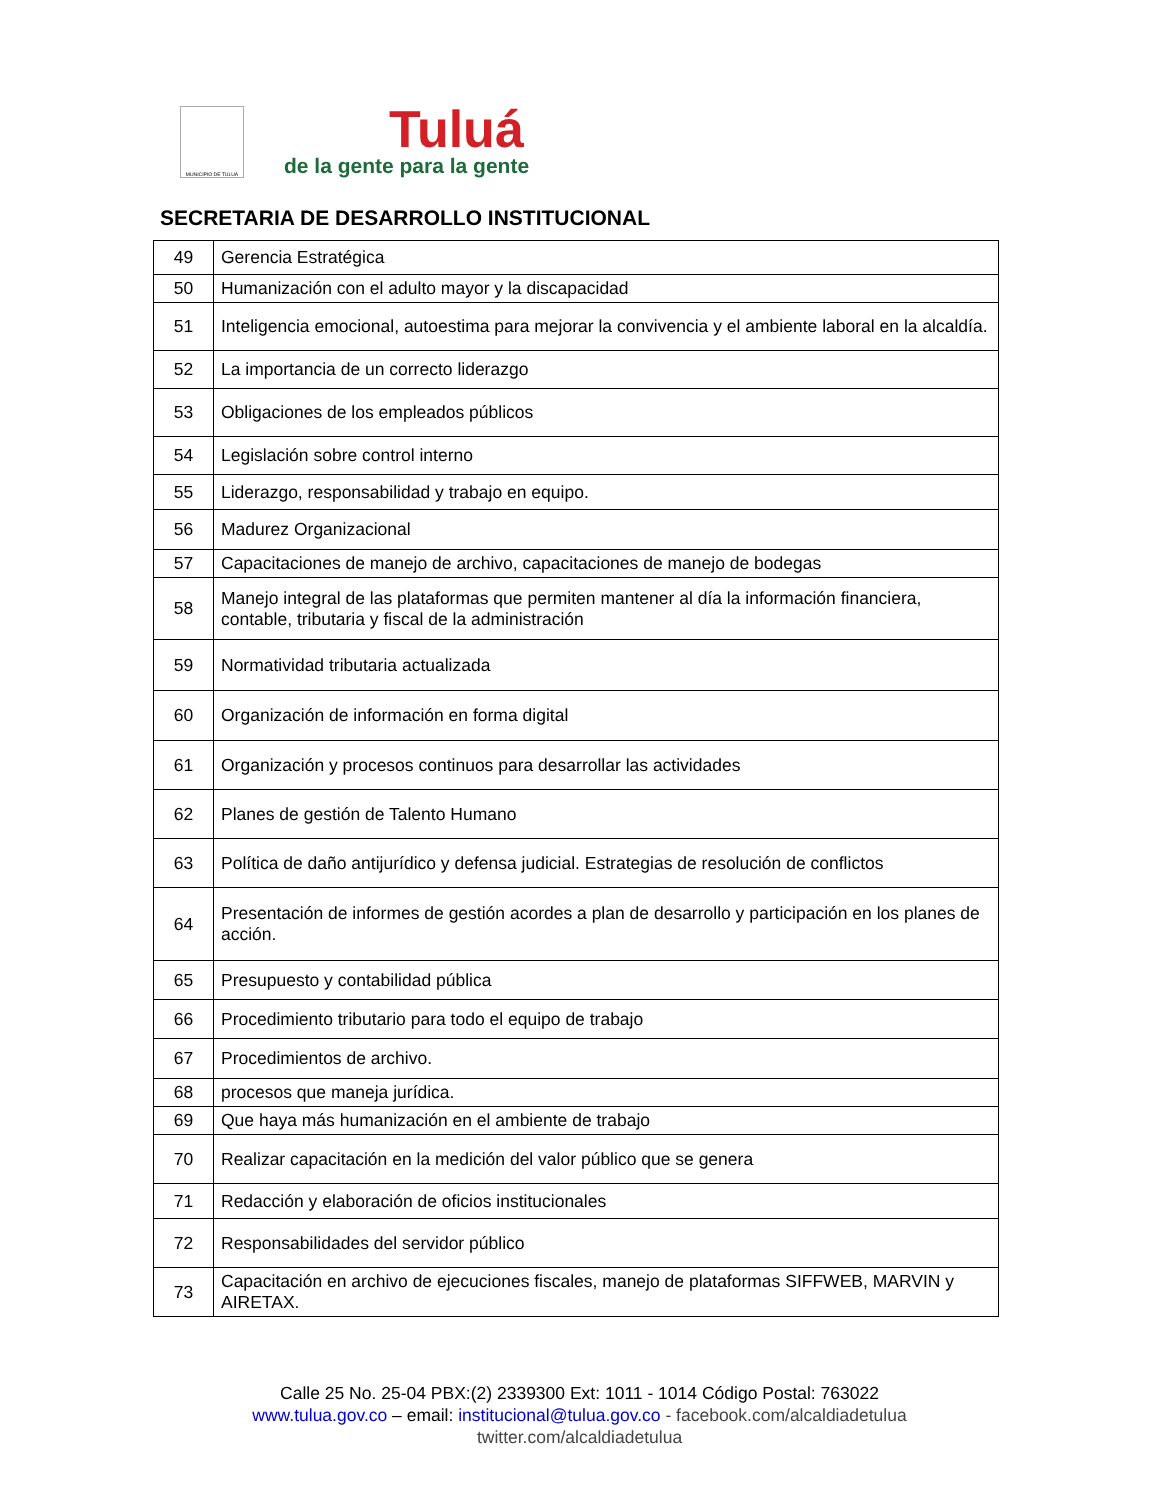MUNICIPIO DE TULUÁ
Tuluá
de la gente para la gente
SECRETARIA DE DESARROLLO INSTITUCIONAL
| 49 | Gerencia Estratégica |
| 50 | Humanización con el adulto mayor y la discapacidad |
| 51 | Inteligencia emocional, autoestima para mejorar la convivencia y el ambiente laboral en la alcaldía. |
| 52 | La importancia de un correcto liderazgo |
| 53 | Obligaciones de los empleados públicos |
| 54 | Legislación sobre control interno |
| 55 | Liderazgo, responsabilidad y trabajo en equipo. |
| 56 | Madurez Organizacional |
| 57 | Capacitaciones de manejo de archivo, capacitaciones de manejo de bodegas |
| 58 | Manejo integral de las plataformas que permiten mantener al día la información financiera, contable, tributaria y fiscal de la administración |
| 59 | Normatividad tributaria actualizada |
| 60 | Organización de información en forma digital |
| 61 | Organización y procesos continuos para desarrollar las actividades |
| 62 | Planes de gestión de Talento Humano |
| 63 | Política de daño antijurídico y defensa judicial. Estrategias de resolución de conflictos |
| 64 | Presentación de informes de gestión acordes a plan de desarrollo y participación en los planes de acción. |
| 65 | Presupuesto y contabilidad pública |
| 66 | Procedimiento tributario para todo el equipo de trabajo |
| 67 | Procedimientos de archivo. |
| 68 | procesos que maneja jurídica. |
| 69 | Que haya más humanización en el ambiente de trabajo |
| 70 | Realizar capacitación en la medición del valor público que se genera |
| 71 | Redacción y elaboración de oficios institucionales |
| 72 | Responsabilidades del servidor público |
| 73 | Capacitación en archivo de ejecuciones fiscales, manejo de plataformas SIFFWEB, MARVIN y AIRETAX. |
Calle 25 No. 25-04 PBX:(2) 2339300 Ext: 1011 - 1014 Código Postal: 763022
www.tulua.gov.co – email: institucional@tulua.gov.co - facebook.com/alcaldiadetulua
twitter.com/alcaldiadetulua